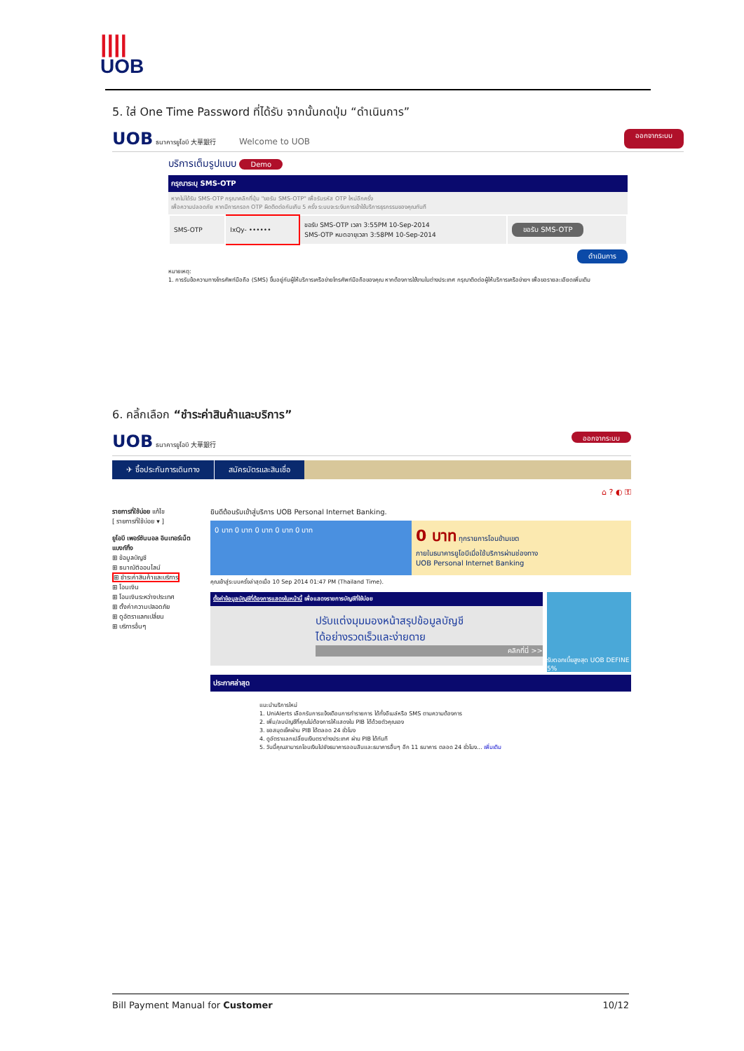||||
UOB
5. ใส่ One Time Password ที่ได้รับ จากนั้นกดปุ่ม “ดำเนินการ”
UOB ธนาคารยูโอบี 大華銀行 Welcome to UOB
ออกจากระบบ
บริการเต็มรูปแบบ Demo
กรุณาระบุ SMS-OTP
หากไม่ได้รับ SMS-OTP กรุณาคลิกที่ปุ่ม "ขอรับ SMS-OTP" เพื่อรับรหัส OTP ใหม่อีกครั้ง
เพื่อความปลอดภัย หากมีการกรอก OTP ผิดติดต่อกันเกิน 5 ครั้ง ระบบจะระงับการเข้าใช้บริการธุรกรรมของคุณทันที
| SMS-OTP | IxQy- •••••• | ขอรับ SMS-OTP เวลา 3:55PM 10-Sep-2014 SMS-OTP หมดอายุเวลา 3:58PM 10-Sep-2014 | ขอรับ SMS-OTP |
ดำเนินการ
หมายเหตุ:
1. การรับข้อความทางโทรศัพท์มือถือ (SMS) ขึ้นอยู่กับผู้ให้บริการเครือข่ายโทรศัพท์มือถือของคุณ หากต้องการใช้งานในต่างประเทศ กรุณาติดต่อผู้ให้บริการเครือข่ายฯ เพื่อขอรายละเอียดเพิ่มเติม
6. คลิ้กเลือก “ชำระค่าสินค้าและบริการ”
UOB ธนาคารยูโอบี 大華銀行
ออกจากระบบ
✈ ซื้อประกันการเดินทาง สมัครบัตรและสินเชื่อ
⌂ ? ◐ ⚿
รายการที่ใช้บ่อย แก้ไข
[ รายการที่ใช้บ่อย ▾ ]
ยูโอบี เพอร์ซันนอล อินเทอร์เน็ต แบงก์กิ้ง
⊞ ข้อมูลบัญชี
⊞ ธนาณัติออนไลน์
⊞ ชำระค่าสินค้าและบริการ
⊞ โอนเงิน
⊞ โอนเงินระหว่างประเทศ
⊞ ตั้งค่าความปลอดภัย
⊞ ดูอัตราแลกเปลี่ยน
⊞ บริการอื่นๆ
ยินดีต้อนรับเข้าสู่บริการ UOB Personal Internet Banking.
0 บาท 0 บาท 0 บาท 0 บาท 0 บาท
0 บาท ทุกรายการโอนข้ามเขต
ภายในธนาคารยูโอบีเมื่อใช้บริการผ่านช่องทาง
UOB Personal Internet Banking
คุณเข้าสู่ระบบครั้งล่าสุดเมื่อ 10 Sep 2014 01:47 PM (Thailand Time).
ตั้งค่าข้อมูลบัญชีที่ต้องการแสดงในหน้านี้ เพื่อแสดงรายการบัญชีที่ใช้บ่อย
ปรับแต่งมุมมองหน้าสรุปข้อมูลบัญชี
ได้อย่างรวดเร็วและง่ายดาย
คลิกที่นี่ >>
รับดอกเบี้ยสูงสุด UOB DEFINE 5%
ประกาศล่าสุด
แนะนำบริการใหม่
1. UniAlerts เลือกรับการแจ้งเตือนการทำรายการ ได้ทั้งอีเมล์หรือ SMS ตามความต้องการ
2. เพิ่ม/ลบบัญชีที่คุณไม่ต้องการให้แสดงใน PIB ได้ด้วยตัวคุณเอง
3. ขอสมุดเช็คผ่าน PIB ได้ตลอด 24 ชั่วโมง
4. ดูอัตราแลกเปลี่ยนเงินตราต่างประเทศ ผ่าน PIB ได้ทันที
5. วันนี้คุณสามารถโอนเงินไปยังธนาคารออมสินและธนาคารอื่นๆ อีก 11 ธนาคาร ตลอด 24 ชั่วโมง... เพิ่มเติม
Bill Payment Manual for Customer 10/12